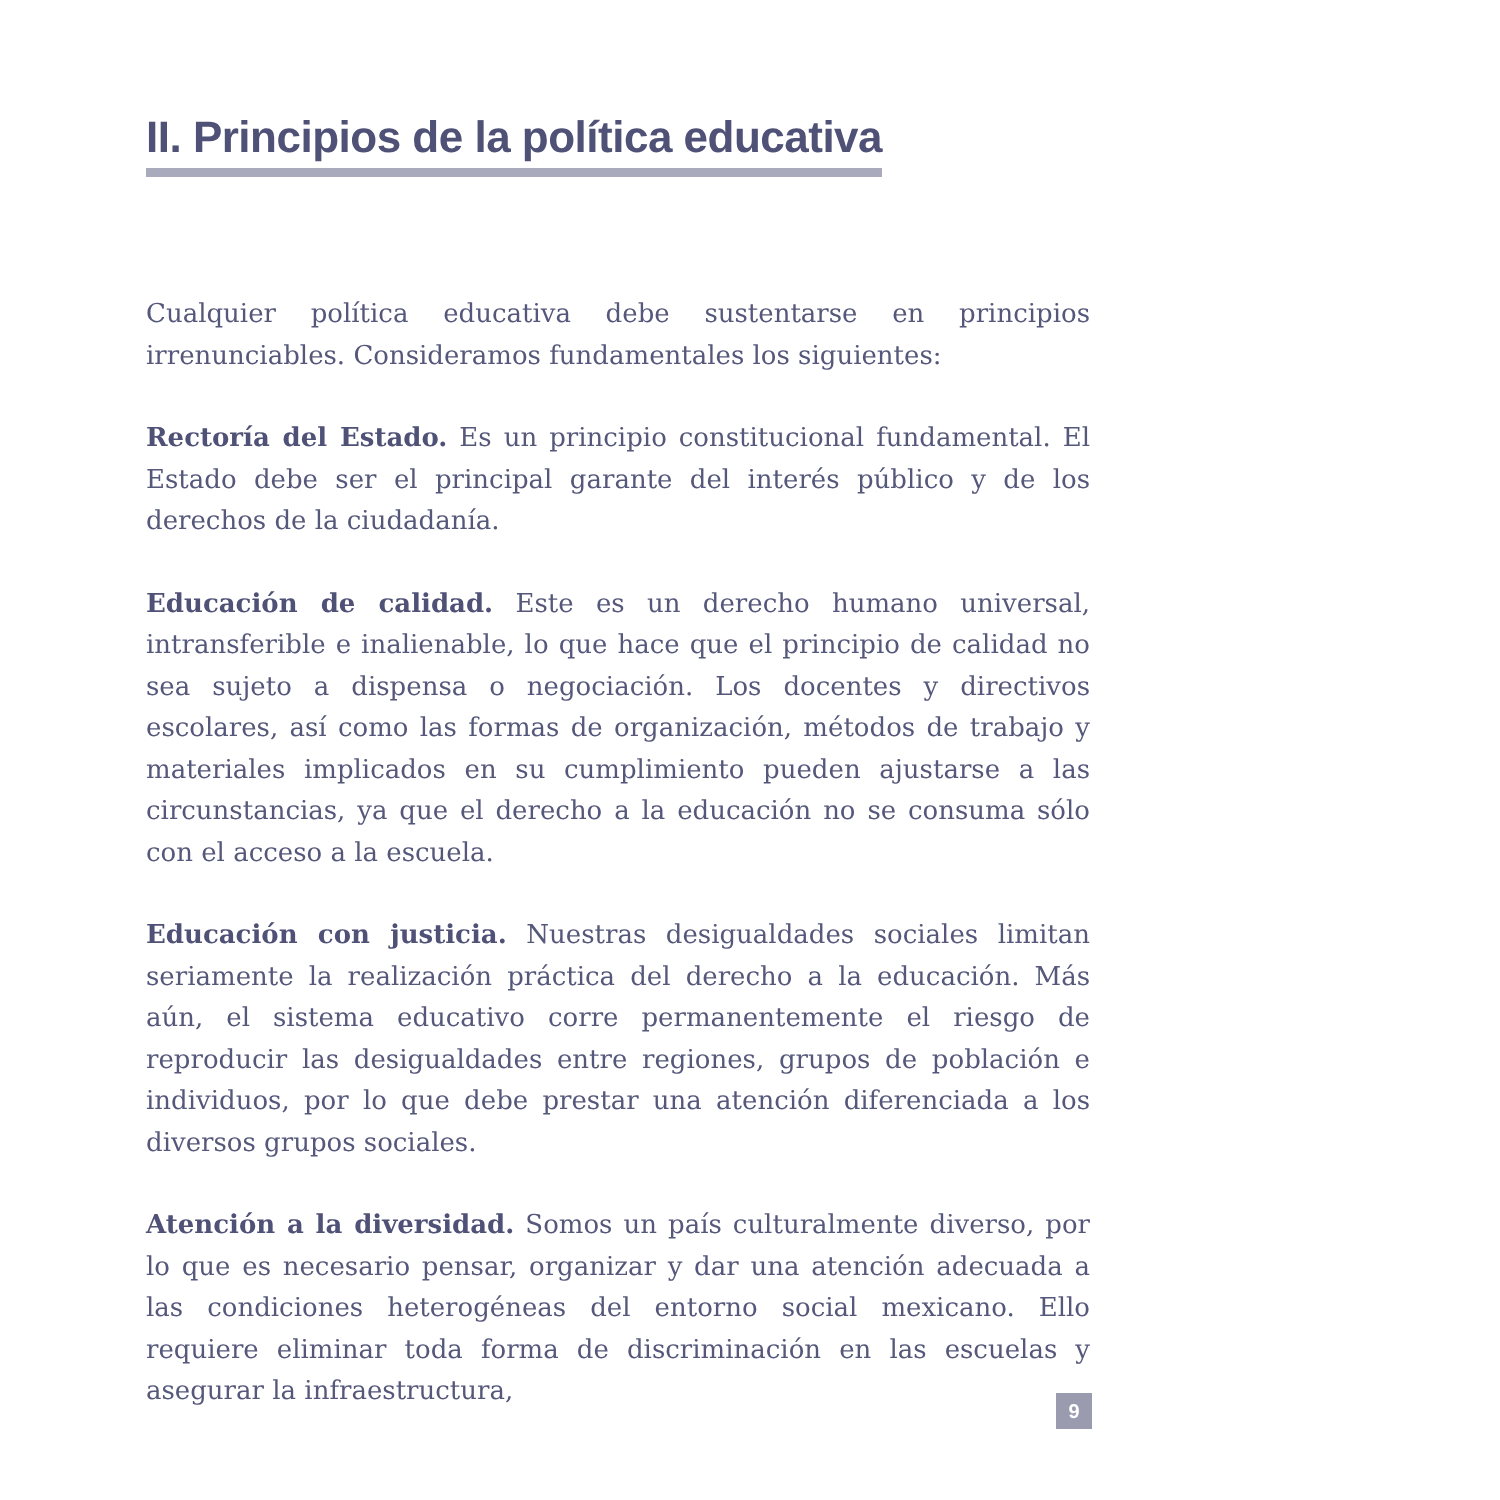II. Principios de la política educativa
Cualquier política educativa debe sustentarse en principios irrenunciables. Consideramos fundamentales los siguientes:
Rectoría del Estado. Es un principio constitucional fundamental. El Estado debe ser el principal garante del interés público y de los derechos de la ciudadanía.
Educación de calidad. Este es un derecho humano universal, intransferible e inalienable, lo que hace que el principio de calidad no sea sujeto a dispensa o negociación. Los docentes y directivos escolares, así como las formas de organización, métodos de trabajo y materiales implicados en su cumplimiento pueden ajustarse a las circunstancias, ya que el derecho a la educación no se consuma sólo con el acceso a la escuela.
Educación con justicia. Nuestras desigualdades sociales limitan seriamente la realización práctica del derecho a la educación. Más aún, el sistema educativo corre permanentemente el riesgo de reproducir las desigualdades entre regiones, grupos de población e individuos, por lo que debe prestar una atención diferenciada a los diversos grupos sociales.
Atención a la diversidad. Somos un país culturalmente diverso, por lo que es necesario pensar, organizar y dar una atención adecuada a las condiciones heterogéneas del entorno social mexicano. Ello requiere eliminar toda forma de discriminación en las escuelas y asegurar la infraestructura,
9